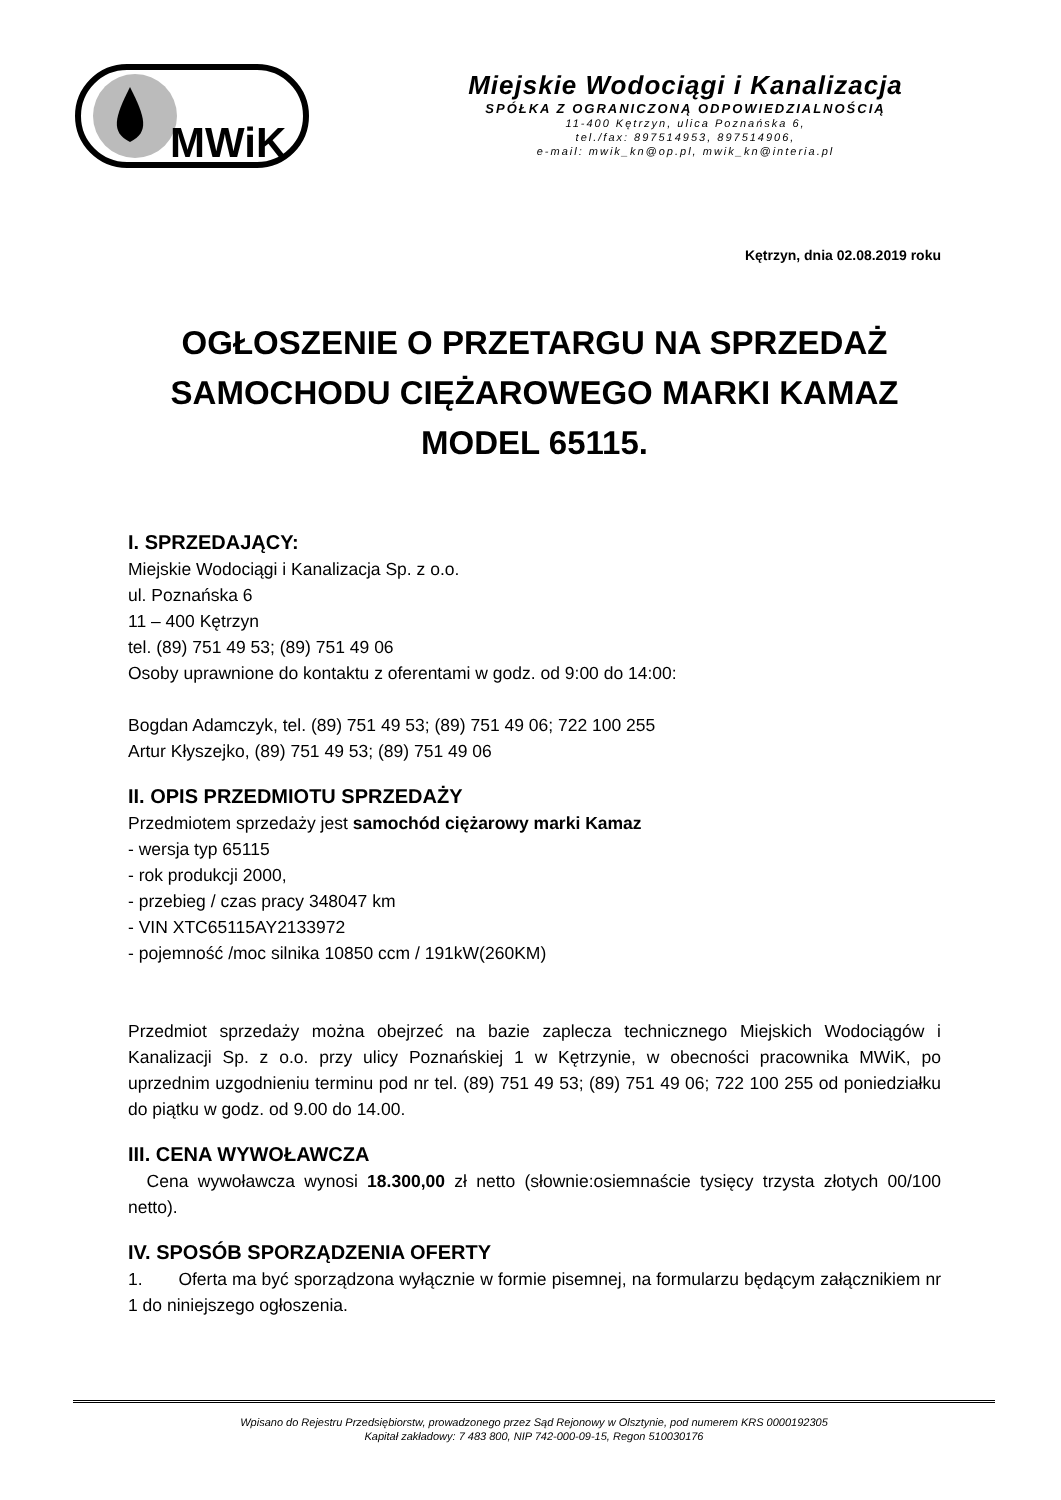MWiK
Miejskie Wodociągi i Kanalizacja
SPÓŁKA Z OGRANICZONĄ ODPOWIEDZIALNOŚCIĄ
11-400 Kętrzyn, ulica Poznańska 6,
tel./fax: 897514953, 897514906,
e-mail: mwik_kn@op.pl, mwik_kn@interia.pl
Kętrzyn, dnia 02.08.2019 roku
OGŁOSZENIE O PRZETARGU NA SPRZEDAŻ SAMOCHODU CIĘŻAROWEGO MARKI KAMAZ MODEL 65115.
I. SPRZEDAJĄCY:
Miejskie Wodociągi i Kanalizacja Sp. z o.o.
ul. Poznańska 6
11 – 400 Kętrzyn
tel. (89) 751 49 53; (89) 751 49 06
Osoby uprawnione do kontaktu z oferentami w godz. od 9:00 do 14:00:
Bogdan Adamczyk, tel. (89) 751 49 53; (89) 751 49 06; 722 100 255
Artur Kłyszejko, (89) 751 49 53; (89) 751 49 06
II. OPIS PRZEDMIOTU SPRZEDAŻY
Przedmiotem sprzedaży jest samochód ciężarowy marki Kamaz
- wersja typ 65115
- rok produkcji 2000,
- przebieg / czas pracy 348047 km
- VIN XTC65115AY2133972
- pojemność /moc silnika 10850 ccm / 191kW(260KM)
Przedmiot sprzedaży można obejrzeć na bazie zaplecza technicznego Miejskich Wodociągów i Kanalizacji Sp. z o.o. przy ulicy Poznańskiej 1 w Kętrzynie, w obecności pracownika MWiK, po uprzednim uzgodnieniu terminu pod nr tel. (89) 751 49 53; (89) 751 49 06; 722 100 255 od poniedziałku do piątku w godz. od 9.00 do 14.00.
III. CENA WYWOŁAWCZA
Cena wywoławcza wynosi 18.300,00 zł netto (słownie:osiemnaście tysięcy trzysta złotych 00/100 netto).
IV. SPOSÓB SPORZĄDZENIA OFERTY
1. Oferta ma być sporządzona wyłącznie w formie pisemnej, na formularzu będącym załącznikiem nr 1 do niniejszego ogłoszenia.
Wpisano do Rejestru Przedsiębiorstw, prowadzonego przez Sąd Rejonowy w Olsztynie, pod numerem KRS 0000192305
Kapitał zakładowy: 7 483 800, NIP 742-000-09-15, Regon 510030176